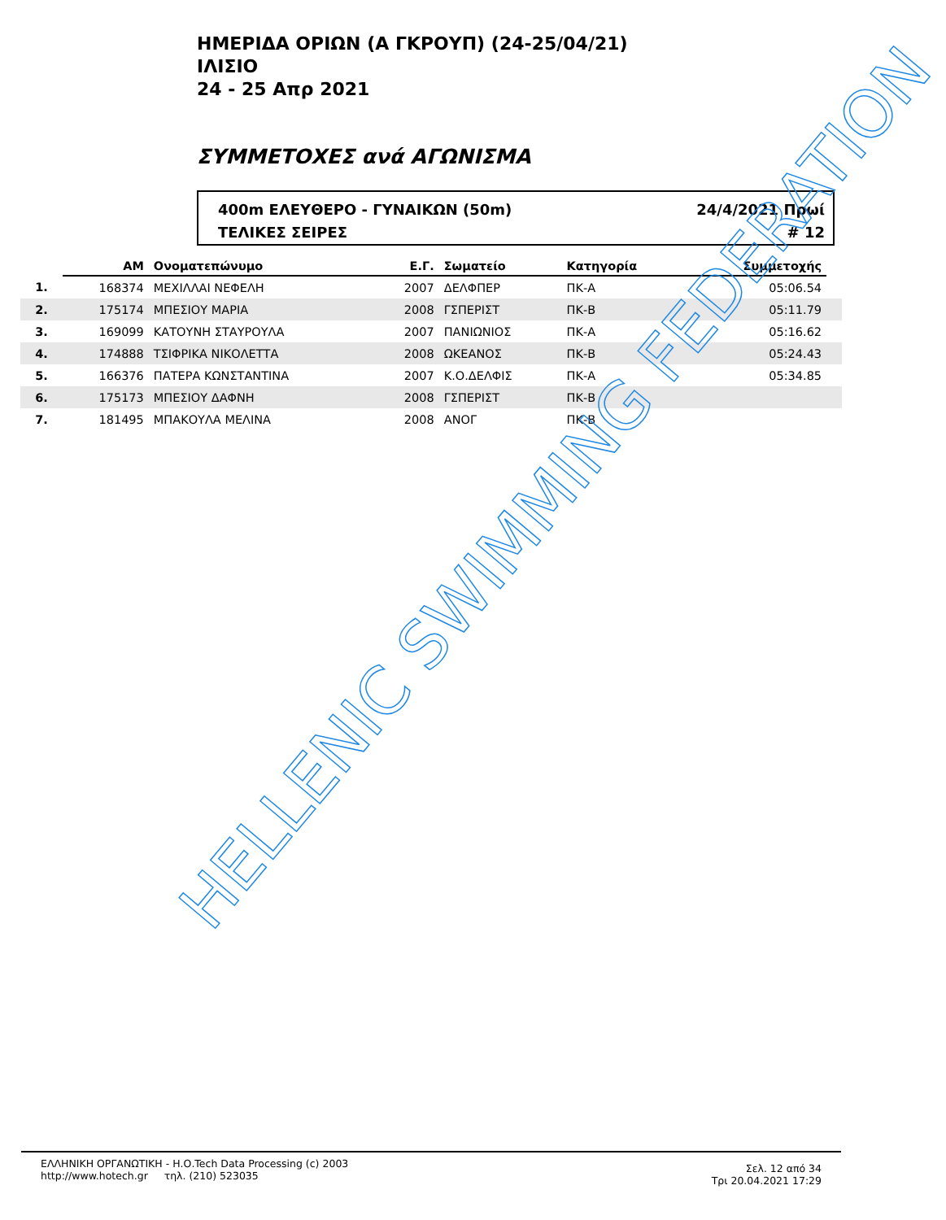ΗΜΕΡΙΔΑ ΟΡΙΩΝ (Α ΓΚΡΟΥΠ) (24-25/04/21)
ΙΛΙΣΙΟ
24 - 25 Απρ 2021
ΣΥΜΜΕΤΟΧΕΣ ανά ΑΓΩΝΙΣΜΑ
400m ΕΛΕΥΘΕΡΟ - ΓΥΝΑΙΚΩΝ (50m)
ΤΕΛΙΚΕΣ ΣΕΙΡΕΣ
24/4/2021 Πρωί
# 12
| | ΑΜ | Ονοματεπώνυμο | Ε.Γ. | Σωματείο | Κατηγορία | Συμμετοχής | |
| --- | --- | --- | --- | --- | --- | --- | --- |
| 1. | 168374 | ΜΕΧΙΛΛΑΙ ΝΕΦΕΛΗ | 2007 | ΔΕΛΦΠΕΡ | ΠΚ-Α | 05:06.54 | |
| 2. | 175174 | ΜΠΕΣΙΟΥ ΜΑΡΙΑ | 2008 | ΓΣΠΕΡΙΣΤ | ΠΚ-Β | 05:11.79 | |
| 3. | 169099 | ΚΑΤΟΥΝΗ ΣΤΑΥΡΟΥΛΑ | 2007 | ΠΑΝΙΩΝΙΟΣ | ΠΚ-Α | 05:16.62 | |
| 4. | 174888 | ΤΣΙΦΡΙΚΑ ΝΙΚΟΛΕΤΤΑ | 2008 | ΩΚΕΑΝΟΣ | ΠΚ-Β | 05:24.43 | |
| 5. | 166376 | ΠΑΤΕΡΑ ΚΩΝΣΤΑΝΤΙΝΑ | 2007 | Κ.Ο.ΔΕΛΦΙΣ | ΠΚ-Α | 05:34.85 | |
| 6. | 175173 | ΜΠΕΣΙΟΥ ΔΑΦΝΗ | 2008 | ΓΣΠΕΡΙΣΤ | ΠΚ-Β | | |
| 7. | 181495 | ΜΠΑΚΟΥΛΑ ΜΕΛΙΝΑ | 2008 | ΑΝΟΓ | ΠΚ-Β | | |
HELLENIC SWIMMING FEDERATION
ΕΛΛΗΝΙΚΗ ΟΡΓΑΝΩΤΙΚΗ - Η.Ο.Tech Data Processing (c) 2003
http://www.hotech.gr τηλ. (210) 523035
Σελ. 12 από 34
Τρι 20.04.2021 17:29